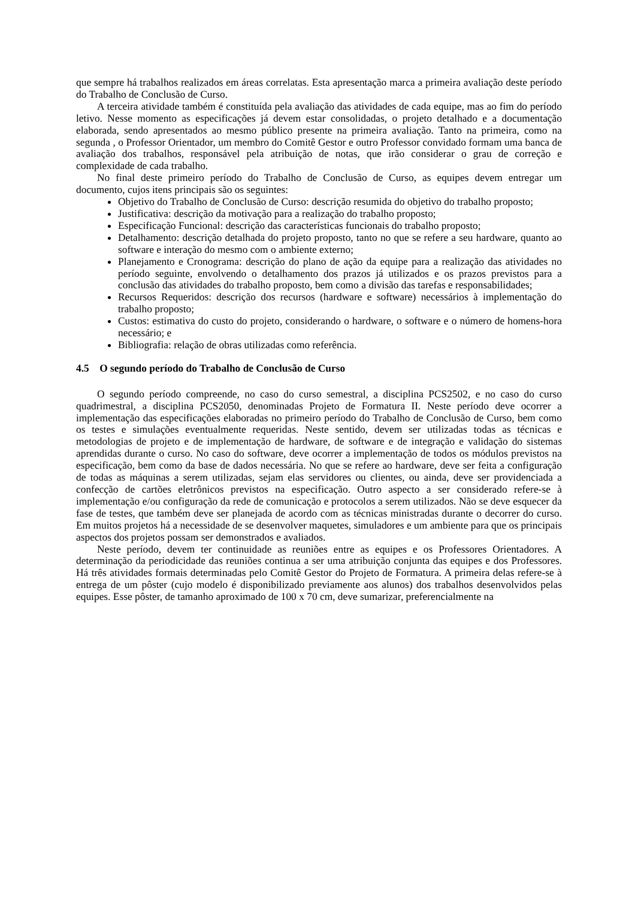que sempre há trabalhos realizados em áreas correlatas. Esta apresentação marca a primeira avaliação deste período do Trabalho de Conclusão de Curso.
A terceira atividade também é constituída pela avaliação das atividades de cada equipe, mas ao fim do período letivo. Nesse momento as especificações já devem estar consolidadas, o projeto detalhado e a documentação elaborada, sendo apresentados ao mesmo público presente na primeira avaliação. Tanto na primeira, como na segunda , o Professor Orientador, um membro do Comitê Gestor e outro Professor convidado formam uma banca de avaliação dos trabalhos, responsável pela atribuição de notas, que irão considerar o grau de correção e complexidade de cada trabalho.
No final deste primeiro período do Trabalho de Conclusão de Curso, as equipes devem entregar um documento, cujos itens principais são os seguintes:
Objetivo do Trabalho de Conclusão de Curso: descrição resumida do objetivo do trabalho proposto;
Justificativa: descrição da motivação para a realização do trabalho proposto;
Especificação Funcional: descrição das características funcionais do trabalho proposto;
Detalhamento: descrição detalhada do projeto proposto, tanto no que se refere a seu hardware, quanto ao software e interação do mesmo com o ambiente externo;
Planejamento e Cronograma: descrição do plano de ação da equipe para a realização das atividades no período seguinte, envolvendo o detalhamento dos prazos já utilizados e os prazos previstos para a conclusão das atividades do trabalho proposto, bem como a divisão das tarefas e responsabilidades;
Recursos Requeridos: descrição dos recursos (hardware e software) necessários à implementação do trabalho proposto;
Custos: estimativa do custo do projeto, considerando o hardware, o software e o número de homens-hora necessário; e
Bibliografia: relação de obras utilizadas como referência.
4.5 O segundo período do Trabalho de Conclusão de Curso
O segundo período compreende, no caso do curso semestral, a disciplina PCS2502, e no caso do curso quadrimestral, a disciplina PCS2050, denominadas Projeto de Formatura II. Neste período deve ocorrer a implementação das especificações elaboradas no primeiro período do Trabalho de Conclusão de Curso, bem como os testes e simulações eventualmente requeridas. Neste sentido, devem ser utilizadas todas as técnicas e metodologias de projeto e de implementação de hardware, de software e de integração e validação do sistemas aprendidas durante o curso. No caso do software, deve ocorrer a implementação de todos os módulos previstos na especificação, bem como da base de dados necessária. No que se refere ao hardware, deve ser feita a configuração de todas as máquinas a serem utilizadas, sejam elas servidores ou clientes, ou ainda, deve ser providenciada a confecção de cartões eletrônicos previstos na especificação. Outro aspecto a ser considerado refere-se à implementação e/ou configuração da rede de comunicação e protocolos a serem utilizados. Não se deve esquecer da fase de testes, que também deve ser planejada de acordo com as técnicas ministradas durante o decorrer do curso. Em muitos projetos há a necessidade de se desenvolver maquetes, simuladores e um ambiente para que os principais aspectos dos projetos possam ser demonstrados e avaliados.
Neste período, devem ter continuidade as reuniões entre as equipes e os Professores Orientadores. A determinação da periodicidade das reuniões continua a ser uma atribuição conjunta das equipes e dos Professores. Há três atividades formais determinadas pelo Comitê Gestor do Projeto de Formatura. A primeira delas refere-se à entrega de um pôster (cujo modelo é disponibilizado previamente aos alunos) dos trabalhos desenvolvidos pelas equipes. Esse pôster, de tamanho aproximado de 100 x 70 cm, deve sumarizar, preferencialmente na